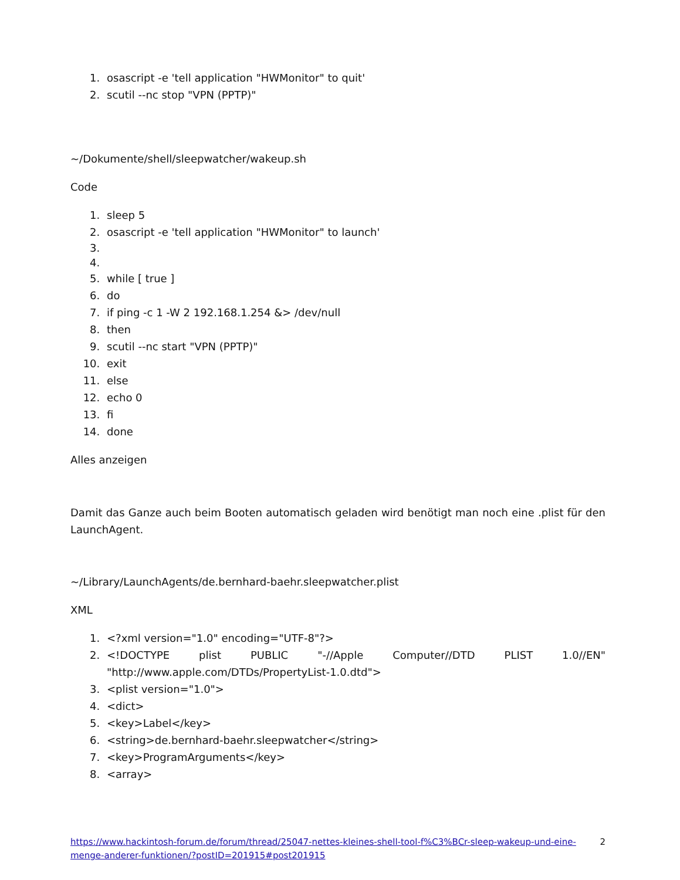1. osascript -e 'tell application "HWMonitor" to quit'
2. scutil --nc stop "VPN (PPTP)"
~/Dokumente/shell/sleepwatcher/wakeup.sh
Code
1. sleep 5
2. osascript -e 'tell application "HWMonitor" to launch'
5. while [ true ]
6. do
7. if ping -c 1 -W 2 192.168.1.254 &> /dev/null
8. then
9. scutil --nc start "VPN (PPTP)"
10. exit
11. else
12. echo 0
13. fi
14. done
Alles anzeigen
Damit das Ganze auch beim Booten automatisch geladen wird benötigt man noch eine .plist für den LaunchAgent.
~/Library/LaunchAgents/de.bernhard-baehr.sleepwatcher.plist
XML
1. <?xml version="1.0" encoding="UTF-8"?>
2. <!DOCTYPE plist PUBLIC "-//Apple Computer//DTD PLIST 1.0//EN" "http://www.apple.com/DTDs/PropertyList-1.0.dtd">
3. <plist version="1.0">
4. <dict>
5. <key>Label</key>
6. <string>de.bernhard-baehr.sleepwatcher</string>
7. <key>ProgramArguments</key>
8. <array>
https://www.hackintosh-forum.de/forum/thread/25047-nettes-kleines-shell-tool-f%C3%BCr-sleep-wakeup-und-eine-menge-anderer-funktionen/?postID=201915#post201915 2